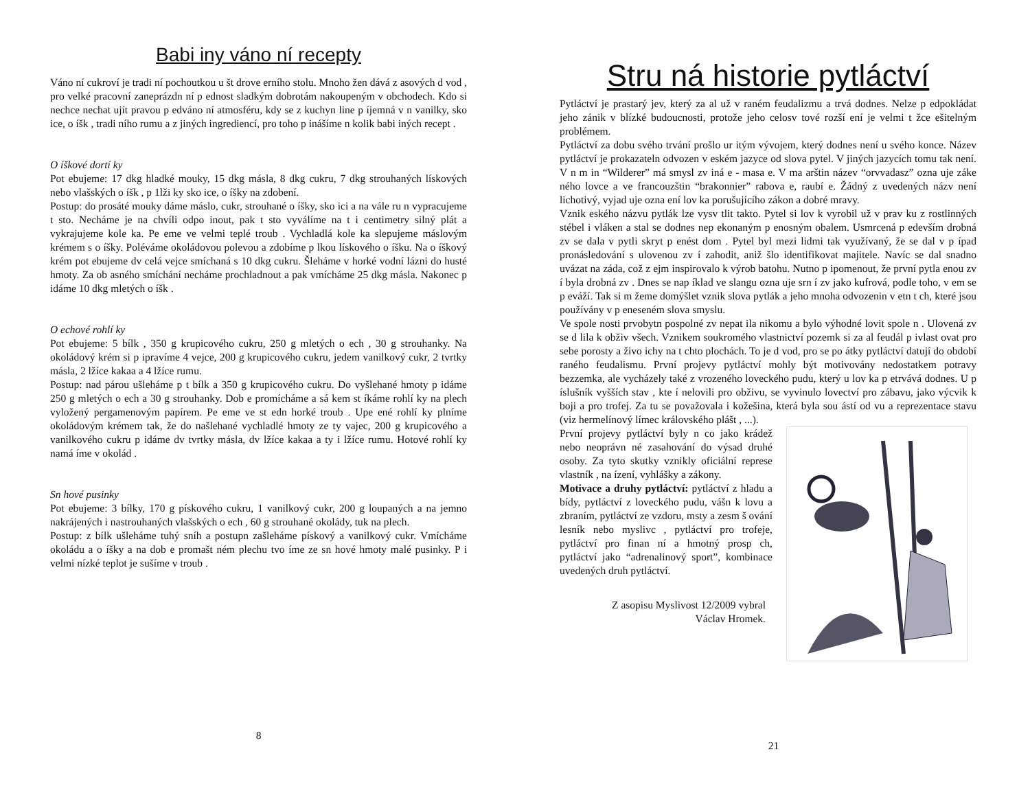Babi iny váno ní recepty
Váno ní cukroví je tradi ní pochoutkou u št drove erního stolu. Mnoho žen dává z asových d vod , pro velké pracovní zaneprázdn ní p ednost sladkým dobrotám nakoupeným v obchodech. Kdo si nechce nechat ujít pravou p edváno ní atmosféru, kdy se z kuchyn line p íjemná v n vanilky, sko ice, o íšk , tradi ního rumu a z jiných ingrediencí, pro toho p inášíme n kolik babi iných recept .
O íškové dortí ky
Pot ebujeme: 17 dkg hladké mouky, 15 dkg másla, 8 dkg cukru, 7 dkg strouhaných lískových nebo vlašských o íšk , p 1lži ky sko ice, o íšky na zdobení.
Postup: do prosáté mouky dáme máslo, cukr, strouhané o íšky, sko ici a na vále ru n vypracujeme t sto. Necháme je na chvíli odpo inout, pak t sto vyválíme na t i centimetry silný plát a vykrajujeme kole ka. Pe eme ve velmi teplé troub . Vychladlá kole ka slepujeme máslovým krémem s o íšky. Poléváme okoládovou polevou a zdobíme p lkou lískového o íšku. Na o íškový krém pot ebujeme dv celá vejce smíchaná s 10 dkg cukru. Šleháme v horké vodní lázni do husté hmoty. Za ob asného smíchání necháme prochladnout a pak vmícháme 25 dkg másla. Nakonec p idáme 10 dkg mletých o íšk .
O echové rohlí ky
Pot ebujeme: 5 bílk , 350 g krupicového cukru, 250 g mletých o ech , 30 g strouhanky. Na okoládový krém si p ipravíme 4 vejce, 200 g krupicového cukru, jedem vanilkový cukr, 2 tvrtky másla, 2 lžíce kakaa a 4 lžíce rumu.
Postup: nad párou ušleháme p t bílk a 350 g krupicového cukru. Do vyšlehané hmoty p idáme 250 g mletých o ech a 30 g strouhanky. Dob e promícháme a sá kem st íkáme rohlí ky na plech vyložený pergamenovým papírem. Pe eme ve st edn horké troub . Upe ené rohlí ky plníme okoládovým krémem tak, že do našlehané vychladlé hmoty ze ty vajec, 200 g krupicového a vanilkového cukru p idáme dv tvrtky másla, dv lžíce kakaa a ty i lžíce rumu. Hotové rohlí ky namá íme v okolád .
Sn hové pusinky
Pot ebujeme: 3 bílky, 170 g pískového cukru, 1 vanilkový cukr, 200 g loupaných a na jemno nakrájených i nastrouhaných vlašských o ech , 60 g strouhané okolády, tuk na plech.
Postup: z bílk ušleháme tuhý sníh a postupn zašleháme pískový a vanilkový cukr. Vmícháme okoládu a o íšky a na dob e promašt ném plechu tvo íme ze sn hové hmoty malé pusinky. P i velmi nízké teplot je sušíme v troub .
8
Stru ná historie pytláctví
Pytláctví je prastarý jev, který za al už v raném feudalizmu a trvá dodnes. Nelze p edpokládat jeho zánik v blízké budoucnosti, protože jeho celosv tové rozší ení je velmi t žce ešitelným problémem.
Pytláctví za dobu svého trvání prošlo ur itým vývojem, který dodnes není u svého konce. Název pytláctví je prokazateln odvozen v eském jazyce od slova pytel. V jiných jazycích tomu tak není. V n m in “Wilderer” má smysl zv iná e - masa e. V ma arštin název “orvvadasz” ozna uje záke ného lovce a ve francouzštin “brakonnier” rabova e, raubí e. Žádný z uvedených názv není lichotivý, vyjad uje ozna ení lov ka porušujícího zákon a dobré mravy.
Vznik eského názvu pytlák lze vysv tlit takto. Pytel si lov k vyrobil už v prav ku z rostlinných stébel i vláken a stal se dodnes nep ekonaným p enosným obalem. Usmrcená p edevším drobná zv se dala v pytli skryt p enést dom . Pytel byl mezi lidmi tak využívaný, že se dal v p ípad pronásledování s ulovenou zv í zahodit, aniž šlo identifikovat majitele. Navíc se dal snadno uvázat na záda, což z ejm inspirovalo k výrob batohu. Nutno p ipomenout, že první pytla enou zv í byla drobná zv . Dnes se nap íklad ve slangu ozna uje srn í zv jako kufrová, podle toho, v em se p eváží. Tak si m žeme domýšlet vznik slova pytlák a jeho mnoha odvozenin v etn t ch, které jsou používány v p eneseném slova smyslu.
Ve spole nosti prvobytn pospolné zv nepat ila nikomu a bylo výhodné lovit spole n . Ulovená zv se d lila k obživ všech. Vznikem soukromého vlastnictví pozemk si za al feudál p ivlast ovat pro sebe porosty a živo ichy na t chto plochách. To je d vod, pro se po átky pytláctví datují do období raného feudalismu. První projevy pytláctví mohly být motivovány nedostatkem potravy bezzemka, ale vycházely také z vrozeného loveckého pudu, který u lov ka p etrvává dodnes. U p íslušník vyšších stav , kte í nelovili pro obživu, se vyvinulo lovectví pro zábavu, jako výcvik k boji a pro trofej. Za tu se považovala i kožešina, která byla sou ástí od vu a reprezentace stavu (viz hermelínový límec královského plášt , ...).
První projevy pytláctví byly n co jako krádež nebo neoprávn né zasahování do výsad druhé osoby. Za tyto skutky vznikly oficiální represe vlastník , na ízení, vyhlášky a zákony.
Motivace a druhy pytláctví: pytláctví z hladu a bídy, pytláctví z loveckého pudu, vášn k lovu a zbraním, pytláctví ze vzdoru, msty a zesm š ování lesník nebo myslivc , pytláctví pro trofeje, pytláctví pro finan ní a hmotný prosp ch, pytláctví jako “adrenalinový sport”, kombinace uvedených druh pytláctví.
Z asopisu Myslivost 12/2009 vybral
Václav Hromek.
21